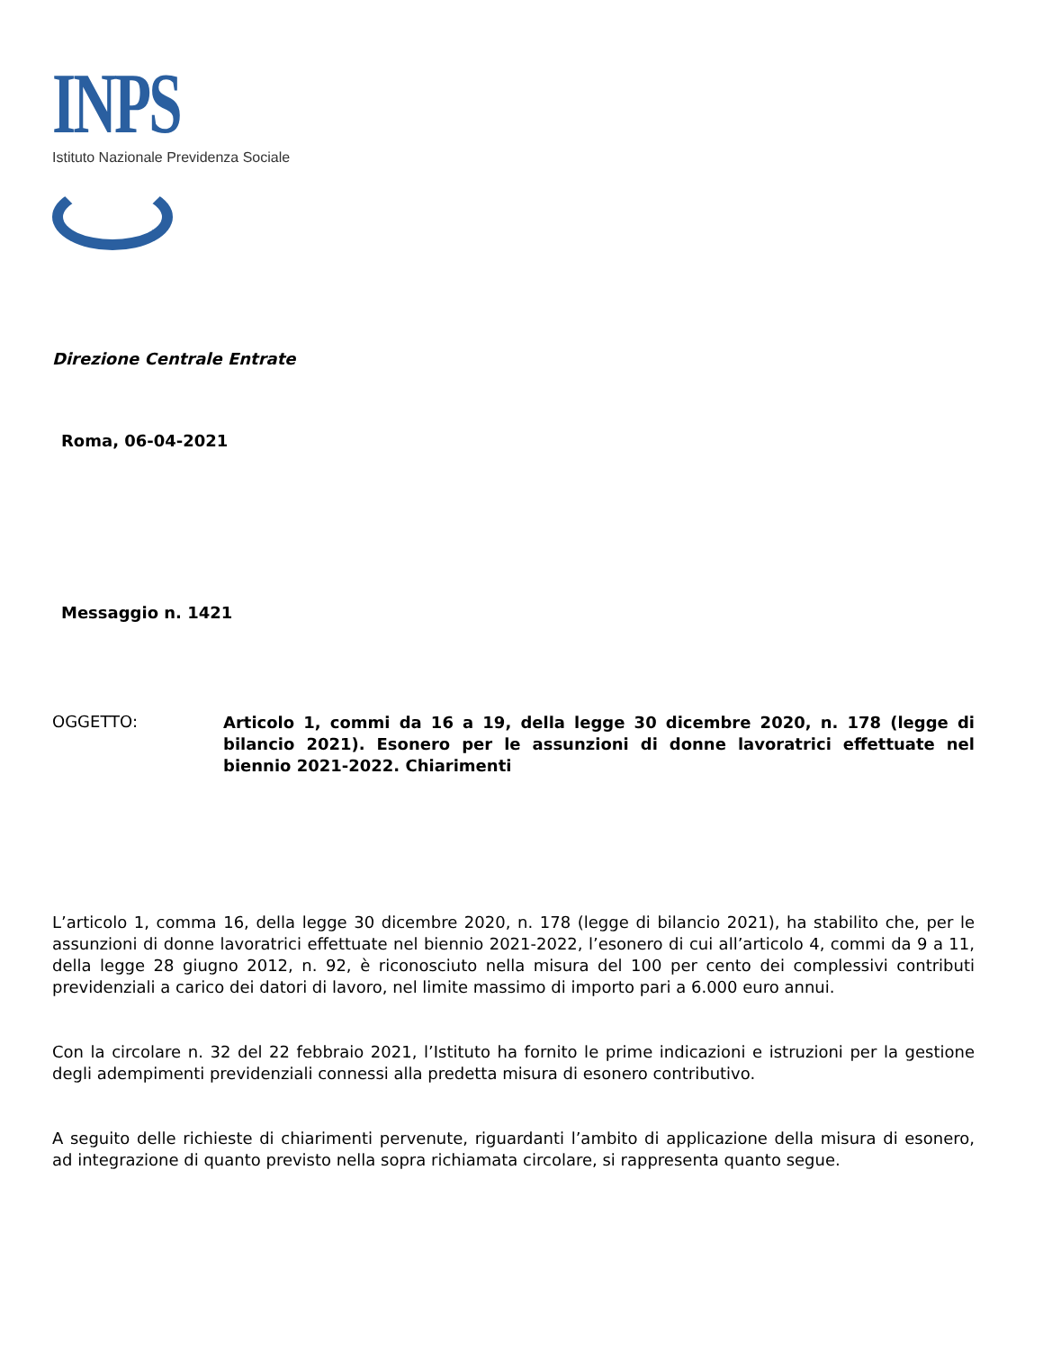INPS
Istituto Nazionale Previdenza Sociale
Direzione Centrale Entrate
Roma, 06-04-2021
Messaggio n. 1421
OGGETTO:
Articolo 1, commi da 16 a 19, della legge 30 dicembre 2020, n. 178 (legge di bilancio 2021). Esonero per le assunzioni di donne lavoratrici effettuate nel biennio 2021-2022. Chiarimenti
L’articolo 1, comma 16, della legge 30 dicembre 2020, n. 178 (legge di bilancio 2021), ha stabilito che, per le assunzioni di donne lavoratrici effettuate nel biennio 2021-2022, l’esonero di cui all’articolo 4, commi da 9 a 11, della legge 28 giugno 2012, n. 92, è riconosciuto nella misura del 100 per cento dei complessivi contributi previdenziali a carico dei datori di lavoro, nel limite massimo di importo pari a 6.000 euro annui.
Con la circolare n. 32 del 22 febbraio 2021, l’Istituto ha fornito le prime indicazioni e istruzioni per la gestione degli adempimenti previdenziali connessi alla predetta misura di esonero contributivo.
A seguito delle richieste di chiarimenti pervenute, riguardanti l’ambito di applicazione della misura di esonero, ad integrazione di quanto previsto nella sopra richiamata circolare, si rappresenta quanto segue.